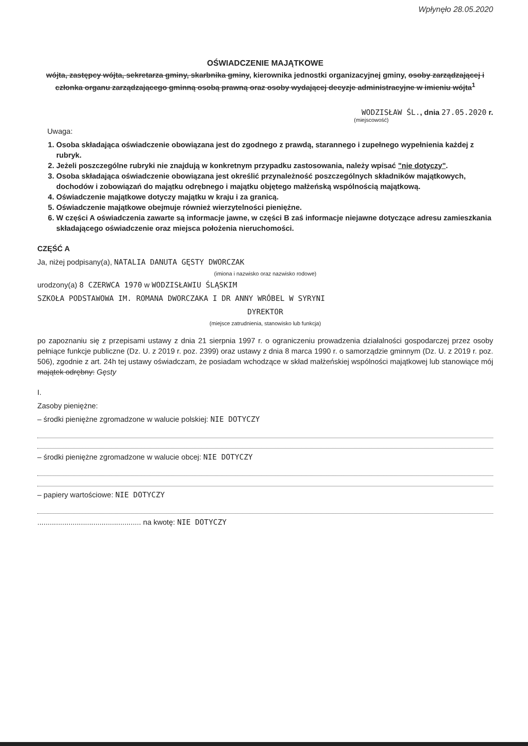Wpłynęło 28.05.2020
OŚWIADCZENIE MAJĄTKOWE
wójta, zastępcy wójta, sekretarza gminy, skarbnika gminy, kierownika jednostki organizacyjnej gminy, osoby zarządzającej i członka organu zarządzającego gminną osobą prawną oraz osoby wydającej decyzje administracyjne w imieniu wójta<sup>1</sup>
WODZISŁAW ŚL., dnia 27.05.2020 r.
(miejscowość)
Uwaga:
1. Osoba składająca oświadczenie obowiązana jest do zgodnego z prawdą, starannego i zupełnego wypełnienia każdej z rubryk.
2. Jeżeli poszczególne rubryki nie znajdują w konkretnym przypadku zastosowania, należy wpisać "nie dotyczy".
3. Osoba składająca oświadczenie obowiązana jest określić przynależność poszczególnych składników majątkowych, dochodów i zobowiązań do majątku odrębnego i majątku objętego małżeńską wspólnością majątkową.
4. Oświadczenie majątkowe dotyczy majątku w kraju i za granicą.
5. Oświadczenie majątkowe obejmuje również wierzytelności pieniężne.
6. W części A oświadczenia zawarte są informacje jawne, w części B zaś informacje niejawne dotyczące adresu zamieszkania składającego oświadczenie oraz miejsca położenia nieruchomości.
CZĘŚĆ A
Ja, niżej podpisany(a), NATALIA DANUTA GĘSTY DWORCZAK
(imiona i nazwisko oraz nazwisko rodowe)
urodzony(a) 8 CZERWCA 1970 w WODZISŁAWIU ŚLĄSKIM
SZKOŁA PODSTAWOWA IM. ROMANA DWORCZAKA I DR ANNY WRÓBEL W SYRYNI
DYREKTOR
(miejsce zatrudnienia, stanowisko lub funkcja)
po zapoznaniu się z przepisami ustawy z dnia 21 sierpnia 1997 r. o ograniczeniu prowadzenia działalności gospodarczej przez osoby pełniące funkcje publiczne (Dz. U. z 2019 r. poz. 2399) oraz ustawy z dnia 8 marca 1990 r. o samorządzie gminnym (Dz. U. z 2019 r. poz. 506), zgodnie z art. 24h tej ustawy oświadczam, że posiadam wchodzące w skład małżeńskiej wspólności majątkowej lub stanowiące mój majątek odrębny: Gęsty
I.
Zasoby pieniężne:
– środki pieniężne zgromadzone w walucie polskiej: NIE DOTYCZY
– środki pieniężne zgromadzone w walucie obcej: NIE DOTYCZY
– papiery wartościowe: NIE DOTYCZY
.................................................. na kwotę: NIE DOTYCZY